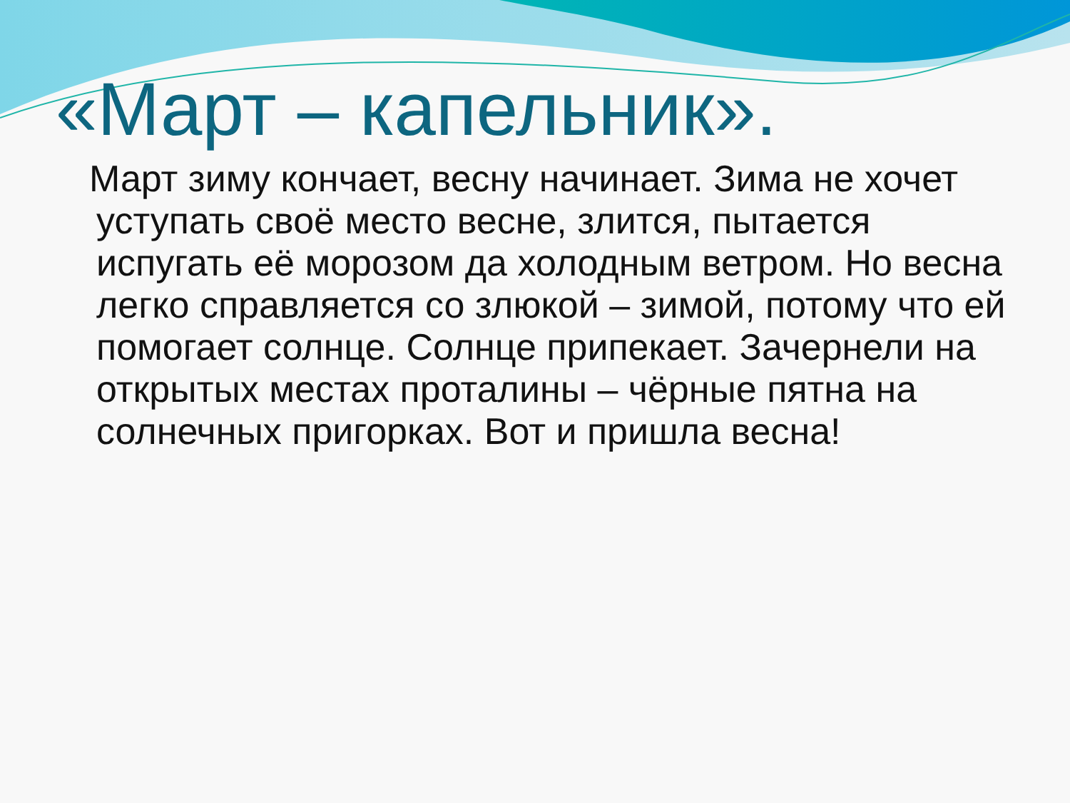«Март – капельник».
Март зиму кончает, весну начинает. Зима не хочет уступать своё место весне, злится, пытается испугать её морозом да холодным ветром. Но весна легко справляется со злюкой – зимой, потому что ей помогает солнце. Солнце припекает. Зачернели на открытых местах проталины – чёрные пятна на солнечных пригорках. Вот и пришла весна!